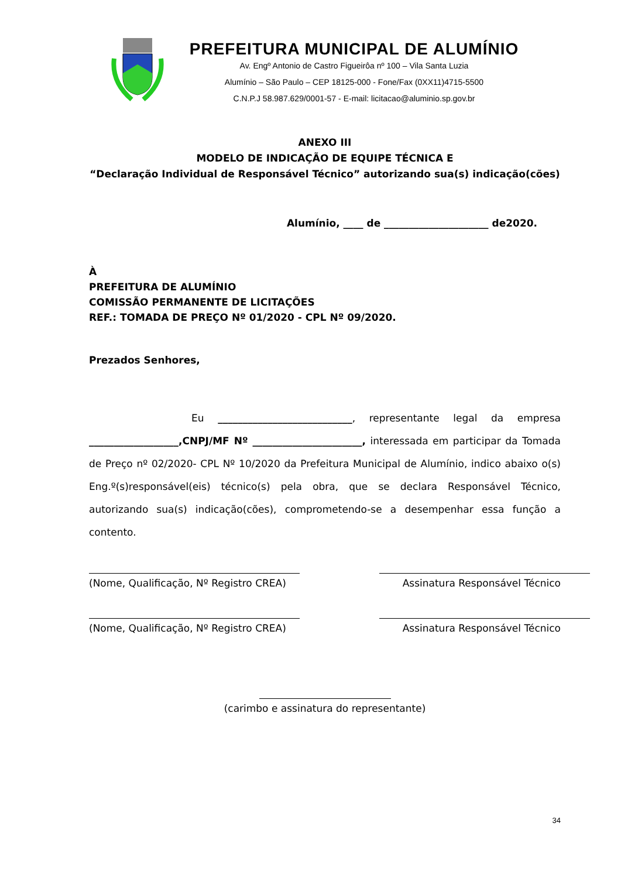PREFEITURA MUNICIPAL DE ALUMÍNIO
Av. Engº Antonio de Castro Figueirôa nº 100 – Vila Santa Luzia
Alumínio – São Paulo – CEP 18125-000 - Fone/Fax (0XX11)4715-5500
C.N.P.J 58.987.629/0001-57 - E-mail: licitacao@aluminio.sp.gov.br
ANEXO III
MODELO DE INDICAÇÃO DE EQUIPE TÉCNICA E
“Declaração Individual de Responsável Técnico” autorizando sua(s) indicação(cões)
Alumínio, ____ de _____________________ de2020.
À
PREFEITURA DE ALUMÍNIO
COMISSÃO PERMANENTE DE LICITAÇÕES
REF.: TOMADA DE PREÇO Nº 01/2020 - CPL Nº 09/2020.
Prezados Senhores,
Eu ___________________________, representante legal da empresa __________________,CNPJ/MF Nº ______________________, interessada em participar da Tomada de Preço nº 02/2020- CPL Nº 10/2020 da Prefeitura Municipal de Alumínio, indico abaixo o(s) Eng.º(s)responsável(eis) técnico(s) pela obra, que se declara Responsável Técnico, autorizando sua(s) indicação(cões), comprometendo-se a desempenhar essa função a contento.
(Nome, Qualificação, Nº Registro CREA)
Assinatura Responsável Técnico
(Nome, Qualificação, Nº Registro CREA)
Assinatura Responsável Técnico
(carimbo e assinatura do representante)
34